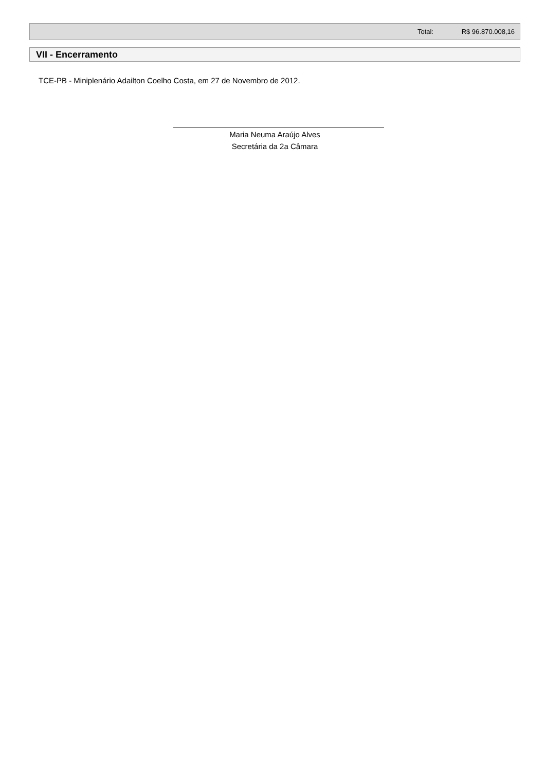| | Total: | R$ 96.870.008,16 |
VII - Encerramento
TCE-PB - Miniplenário Adailton Coelho Costa, em 27 de Novembro de 2012.
Maria Neuma Araújo Alves
Secretária da 2a Câmara